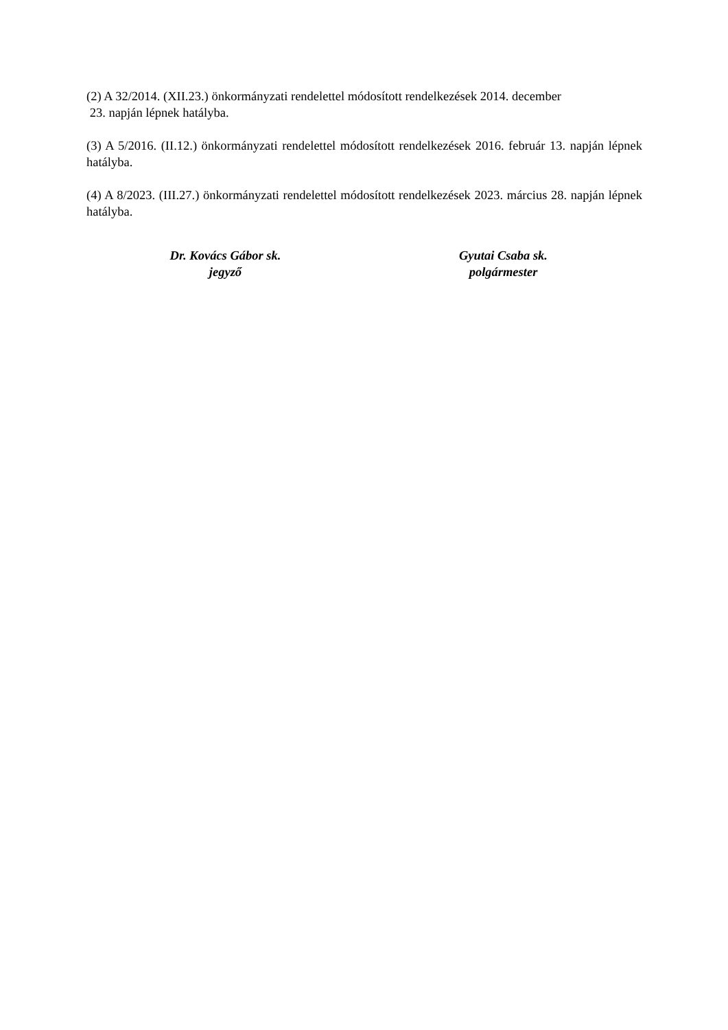(2) A 32/2014. (XII.23.) önkormányzati rendelettel módosított rendelkezések 2014. december
23. napján lépnek hatályba.
(3) A 5/2016. (II.12.) önkormányzati rendelettel módosított rendelkezések 2016. február 13. napján lépnek hatályba.
(4) A 8/2023. (III.27.) önkormányzati rendelettel módosított rendelkezések 2023. március 28. napján lépnek hatályba.
Dr. Kovács Gábor sk.
jegyző
Gyutai Csaba sk.
polgármester